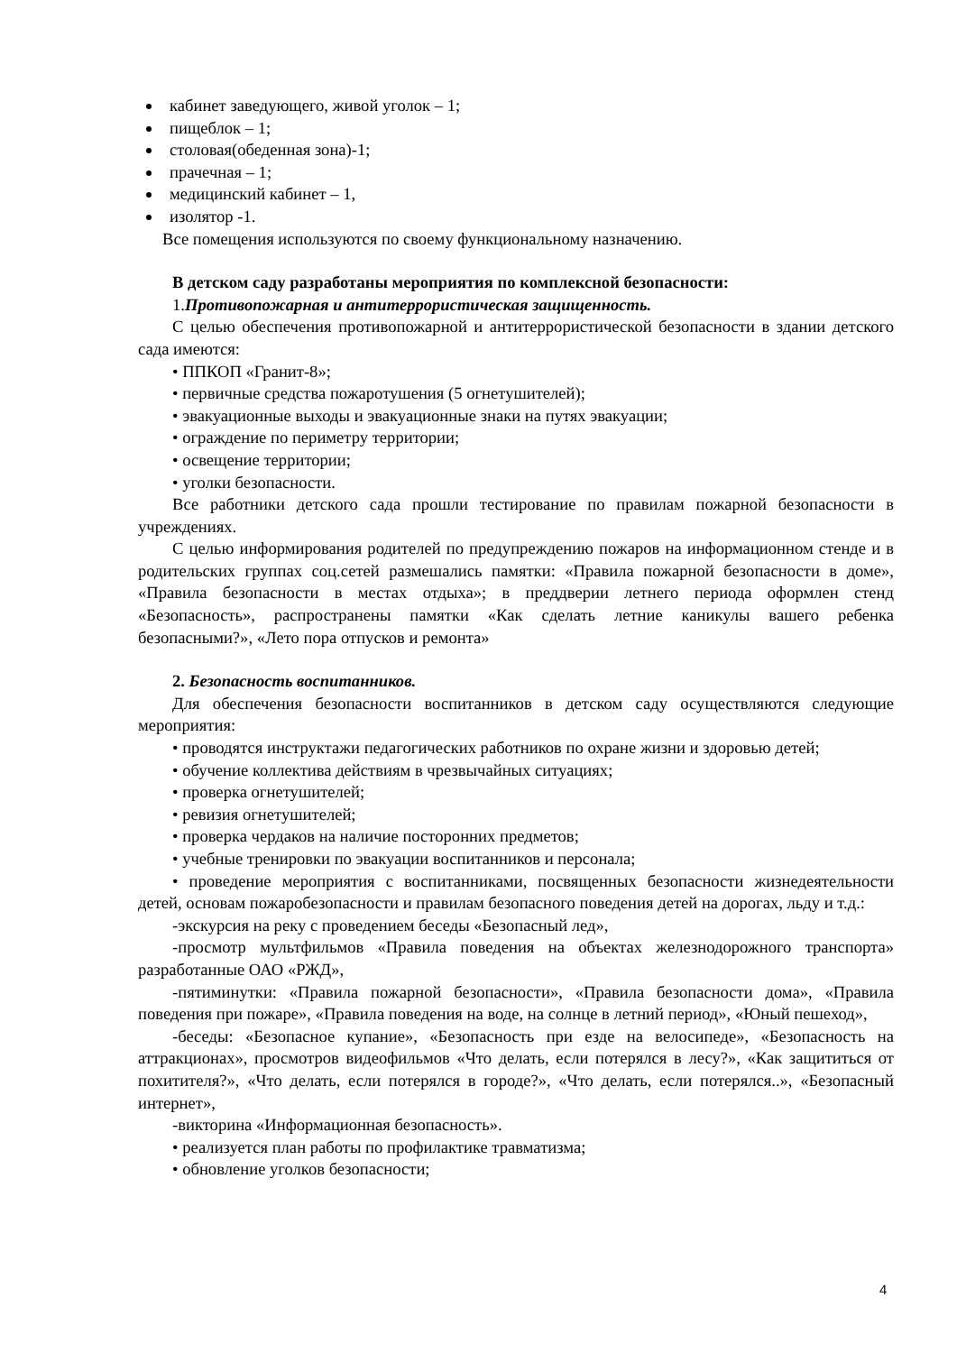кабинет заведующего, живой уголок – 1;
пищеблок – 1;
столовая(обеденная зона)-1;
прачечная – 1;
медицинский кабинет – 1,
изолятор -1.
Все помещения используются по своему функциональному назначению.
В детском саду разработаны мероприятия по комплексной безопасности:
1.Противопожарная и антитеррористическая защищенность.
С целью обеспечения противопожарной и антитеррористической безопасности в здании детского сада имеются:
• ППКОП «Гранит-8»;
• первичные средства пожаротушения (5 огнетушителей);
• эвакуационные выходы и эвакуационные знаки на путях эвакуации;
• ограждение по периметру территории;
• освещение территории;
• уголки безопасности.
Все работники детского сада прошли тестирование по правилам пожарной безопасности в учреждениях.
С целью информирования родителей по предупреждению пожаров на информационном стенде и в родительских группах соц.сетей размешались памятки: «Правила пожарной безопасности в доме», «Правила безопасности в местах отдыха»; в преддверии летнего периода оформлен стенд «Безопасность», распространены памятки «Как сделать летние каникулы вашего ребенка безопасными?», «Лето пора отпусков и ремонта»
2. Безопасность воспитанников.
Для обеспечения безопасности воспитанников в детском саду осуществляются следующие мероприятия:
• проводятся инструктажи педагогических работников по охране жизни и здоровью детей;
• обучение коллектива действиям в чрезвычайных ситуациях;
• проверка огнетушителей;
• ревизия огнетушителей;
• проверка чердаков на наличие посторонних предметов;
• учебные тренировки по эвакуации воспитанников и персонала;
• проведение мероприятия с воспитанниками, посвященных безопасности жизнедеятельности детей, основам пожаробезопасности и правилам безопасного поведения детей на дорогах, льду и т.д.:
-экскурсия на реку с проведением беседы «Безопасный лед»,
-просмотр мультфильмов «Правила поведения на объектах железнодорожного транспорта» разработанные ОАО «РЖД»,
-пятиминутки: «Правила пожарной безопасности», «Правила безопасности дома», «Правила поведения при пожаре», «Правила поведения на воде, на солнце в летний период», «Юный пешеход»,
-беседы: «Безопасное купание», «Безопасность при езде на велосипеде», «Безопасность на аттракционах», просмотров видеофильмов «Что делать, если потерялся в лесу?», «Как защититься от похитителя?», «Что делать, если потерялся в городе?», «Что делать, если потерялся..», «Безопасный интернет»,
-викторина «Информационная безопасность».
• реализуется план работы по профилактике травматизма;
• обновление уголков безопасности;
4